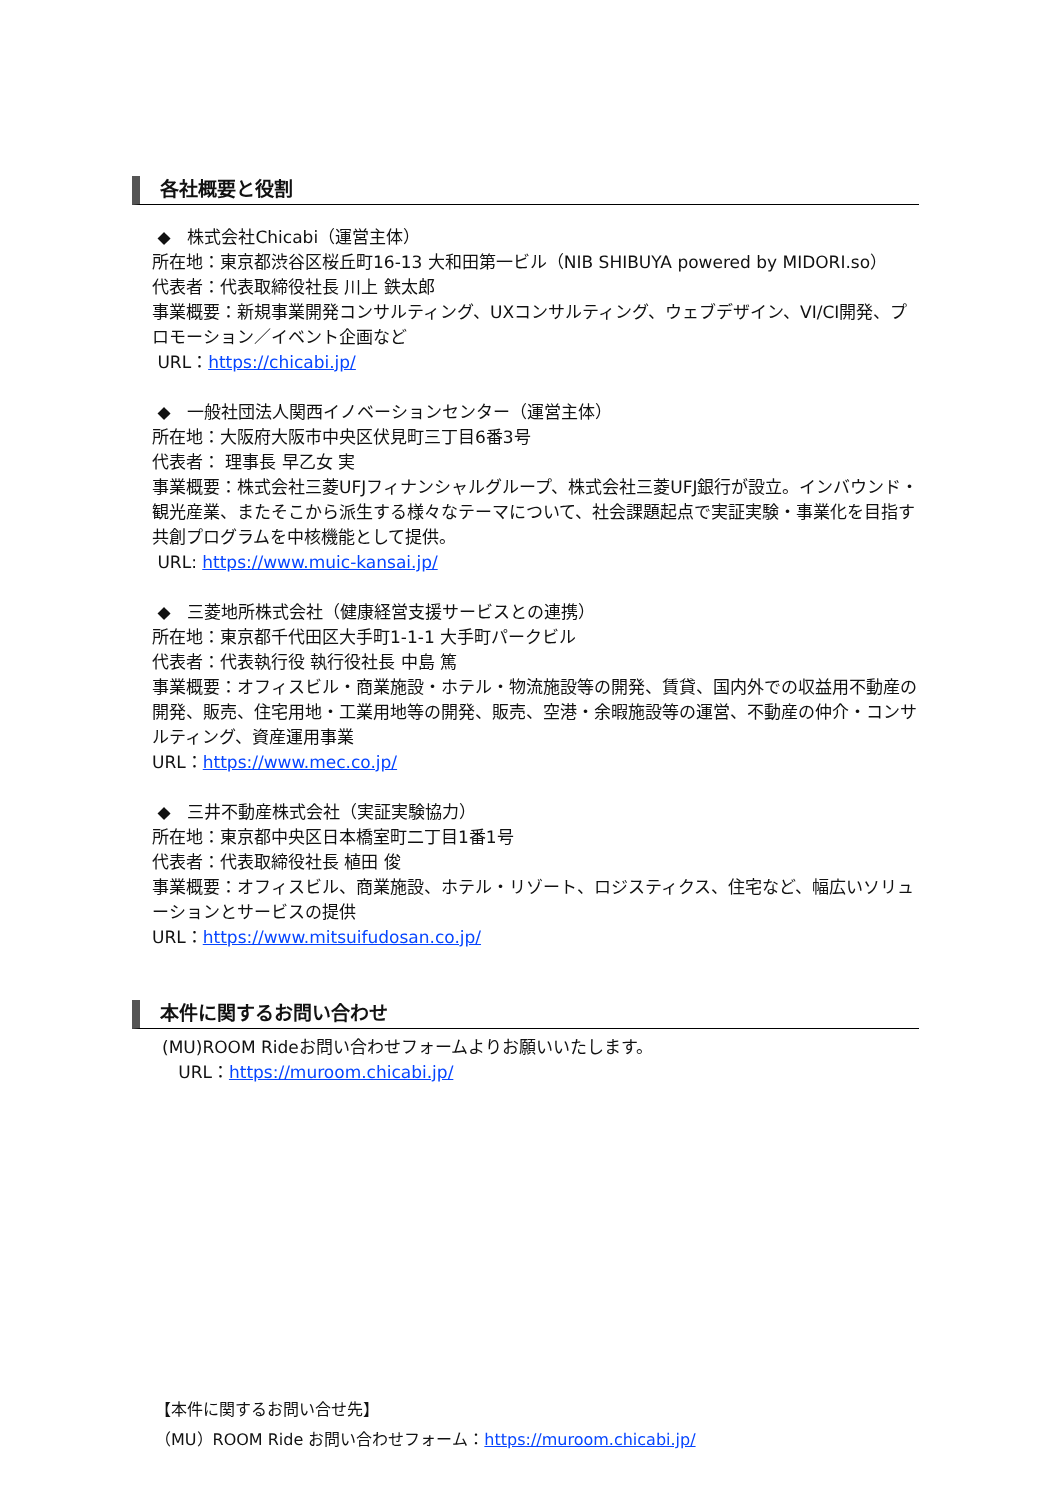各社概要と役割
◆　株式会社Chicabi（運営主体）
所在地：東京都渋谷区桜丘町16-13 大和田第一ビル（NIB SHIBUYA powered by MIDORI.so）
代表者：代表取締役社長 川上 鉄太郎
事業概要：新規事業開発コンサルティング、UXコンサルティング、ウェブデザイン、VI/CI開発、プロモーション／イベント企画など
URL：https://chicabi.jp/
◆　一般社団法人関西イノベーションセンター（運営主体）
所在地：大阪府大阪市中央区伏見町三丁目6番3号
代表者： 理事長 早乙女 実
事業概要：株式会社三菱UFJフィナンシャルグループ、株式会社三菱UFJ銀行が設立。インバウンド・観光産業、またそこから派生する様々なテーマについて、社会課題起点で実証実験・事業化を目指す共創プログラムを中核機能として提供。
URL: https://www.muic-kansai.jp/
◆　三菱地所株式会社（健康経営支援サービスとの連携）
所在地：東京都千代田区大手町1-1-1 大手町パークビル
代表者：代表執行役 執行役社長 中島 篤
事業概要：オフィスビル・商業施設・ホテル・物流施設等の開発、賃貸、国内外での収益用不動産の開発、販売、住宅用地・工業用地等の開発、販売、空港・余暇施設等の運営、不動産の仲介・コンサルティング、資産運用事業
URL：https://www.mec.co.jp/
◆　三井不動産株式会社（実証実験協力）
所在地：東京都中央区日本橋室町二丁目1番1号
代表者：代表取締役社長 植田 俊
事業概要：オフィスビル、商業施設、ホテル・リゾート、ロジスティクス、住宅など、幅広いソリューションとサービスの提供
URL：https://www.mitsuifudosan.co.jp/
本件に関するお問い合わせ
(MU)ROOM Rideお問い合わせフォームよりお願いいたします。
URL：https://muroom.chicabi.jp/
【本件に関するお問い合せ先】
（MU）ROOM Ride お問い合わせフォーム：https://muroom.chicabi.jp/